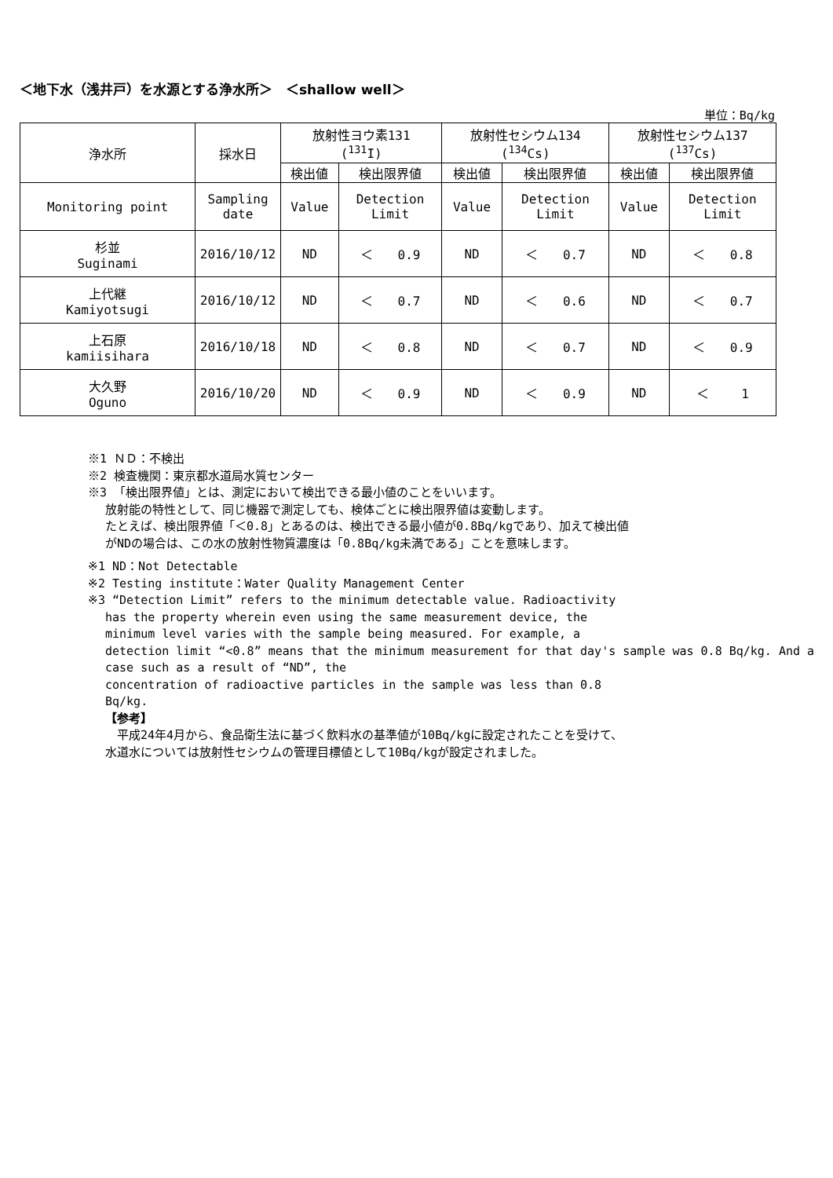＜地下水（浅井戸）を水源とする浄水所＞　＜shallow well＞
単位：Bq/kg
| 浄水所 | 採水日 | 放射性ヨウ素131 (<sup>131</sup>I) | | 放射性セシウム134 (<sup>134</sup>Cs) | | 放射性セシウム137 (<sup>137</sup>Cs) | |
| | | 検出値 | 検出限界値 | 検出値 | 検出限界値 | 検出値 | 検出限界値 |
| Monitoring point | Sampling date | Value | Detection Limit | Value | Detection Limit | Value | Detection Limit |
| 杉並 Suginami | 2016/10/12 | ND | ＜ 0.9 | ND | ＜ 0.7 | ND | ＜ 0.8 |
| 上代継 Kamiyotsugi | 2016/10/12 | ND | ＜ 0.7 | ND | ＜ 0.6 | ND | ＜ 0.7 |
| 上石原 kamiisihara | 2016/10/18 | ND | ＜ 0.8 | ND | ＜ 0.7 | ND | ＜ 0.9 |
| 大久野 Oguno | 2016/10/20 | ND | ＜ 0.9 | ND | ＜ 0.9 | ND | ＜ 1 |
※1 ＮＤ：不検出
※2 検査機関：東京都水道局水質センター
※3 「検出限界値」とは、測定において検出できる最小値のことをいいます。
放射能の特性として、同じ機器で測定しても、検体ごとに検出限界値は変動します。
たとえば、検出限界値「＜0.8」とあるのは、検出できる最小値が0.8Bq/kgであり、加えて検出値
がNDの場合は、この水の放射性物質濃度は「0.8Bq/kg未満である」ことを意味します。
※1 ND：Not Detectable
※2 Testing institute：Water Quality Management Center
※3 “Detection Limit” refers to the minimum detectable value. Radioactivity
has the property wherein even using the same measurement device, the
minimum level varies with the sample being measured. For example, a
detection limit “<0.8” means that the minimum measurement for that day's sample was 0.8 Bq/kg. And a case such as a result of “ND”, the
concentration of radioactive particles in the sample was less than 0.8
Bq/kg.
【参考】
　平成24年4月から、食品衛生法に基づく飲料水の基準値が10Bq/kgに設定されたことを受けて、
水道水については放射性セシウムの管理目標値として10Bq/kgが設定されました。